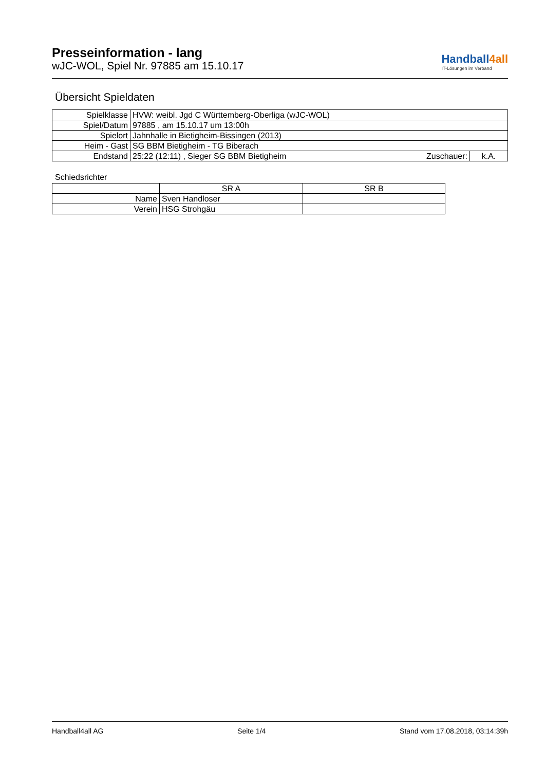Presseinformation - lang
wJC-WOL, Spiel Nr. 97885 am 15.10.17
Handball4all
IT-Lösungen im Verband
Übersicht Spieldaten
| Spielklasse | HVW: weibl. Jgd C Württemberg-Oberliga (wJC-WOL) | | |
| Spiel/Datum | 97885 , am 15.10.17 um 13:00h | | |
| Spielort | Jahnhalle in Bietigheim-Bissingen (2013) | | |
| Heim - Gast | SG BBM Bietigheim - TG Biberach | | |
| Endstand | 25:22 (12:11) , Sieger SG BBM Bietigheim | Zuschauer: | k.A. |
Schiedsrichter
| | SR A | SR B |
| Name | Sven Handloser | |
| Verein | HSG Strohgäu | |
Handball4all AG Seite 1/4 Stand vom 17.08.2018, 03:14:39h